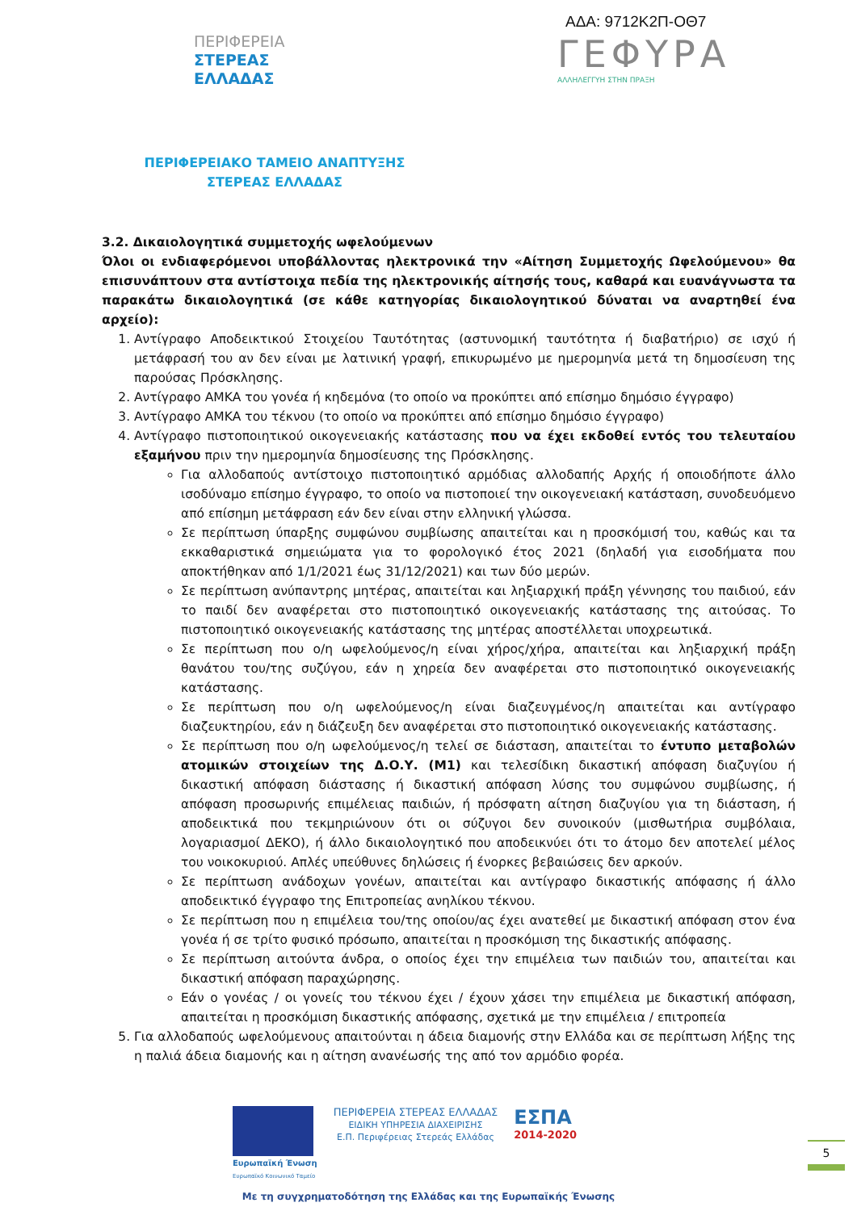ΑΔΑ: 9712Κ2Π-ΟΘ7
ΠΕΡΙΦΕΡΕΙΑ
ΣΤΕΡΕΑΣ
ΕΛΛΑΔΑΣ
ΓΕΦΥΡΑ
ΑΛΛΗΛΕΓΓΥΗ ΣΤΗΝ ΠΡΑΞΗ
ΠΕΡΙΦΕΡΕΙΑΚΟ ΤΑΜΕΙΟ ΑΝΑΠΤΥΞΗΣ
ΣΤΕΡΕΑΣ ΕΛΛΑΔΑΣ
3.2. Δικαιολογητικά συμμετοχής ωφελούμενων
Όλοι οι ενδιαφερόμενοι υποβάλλοντας ηλεκτρονικά την «Αίτηση Συμμετοχής Ωφελούμενου» θα επισυνάπτουν στα αντίστοιχα πεδία της ηλεκτρονικής αίτησής τους, καθαρά και ευανάγνωστα τα παρακάτω δικαιολογητικά (σε κάθε κατηγορίας δικαιολογητικού δύναται να αναρτηθεί ένα αρχείο):
1. Αντίγραφο Αποδεικτικού Στοιχείου Ταυτότητας (αστυνομική ταυτότητα ή διαβατήριο) σε ισχύ ή μετάφρασή του αν δεν είναι με λατινική γραφή, επικυρωμένο με ημερομηνία μετά τη δημοσίευση της παρούσας Πρόσκλησης.
2. Αντίγραφο ΑΜΚΑ του γονέα ή κηδεμόνα (το οποίο να προκύπτει από επίσημο δημόσιο έγγραφο)
3. Αντίγραφο ΑΜΚΑ του τέκνου (το οποίο να προκύπτει από επίσημο δημόσιο έγγραφο)
4. Αντίγραφο πιστοποιητικού οικογενειακής κατάστασης που να έχει εκδοθεί εντός του τελευταίου εξαμήνου πριν την ημερομηνία δημοσίευσης της Πρόσκλησης.
Για αλλοδαπούς αντίστοιχο πιστοποιητικό αρμόδιας αλλοδαπής Αρχής ή οποιοδήποτε άλλο ισοδύναμο επίσημο έγγραφο, το οποίο να πιστοποιεί την οικογενειακή κατάσταση, συνοδευόμενο από επίσημη μετάφραση εάν δεν είναι στην ελληνική γλώσσα.
Σε περίπτωση ύπαρξης συμφώνου συμβίωσης απαιτείται και η προσκόμισή του, καθώς και τα εκκαθαριστικά σημειώματα για το φορολογικό έτος 2021 (δηλαδή για εισοδήματα που αποκτήθηκαν από 1/1/2021 έως 31/12/2021) και των δύο μερών.
Σε περίπτωση ανύπαντρης μητέρας, απαιτείται και ληξιαρχική πράξη γέννησης του παιδιού, εάν το παιδί δεν αναφέρεται στο πιστοποιητικό οικογενειακής κατάστασης της αιτούσας. Το πιστοποιητικό οικογενειακής κατάστασης της μητέρας αποστέλλεται υποχρεωτικά.
Σε περίπτωση που ο/η ωφελούμενος/η είναι χήρος/χήρα, απαιτείται και ληξιαρχική πράξη θανάτου του/της συζύγου, εάν η χηρεία δεν αναφέρεται στο πιστοποιητικό οικογενειακής κατάστασης.
Σε περίπτωση που ο/η ωφελούμενος/η είναι διαζευγμένος/η απαιτείται και αντίγραφο διαζευκτηρίου, εάν η διάζευξη δεν αναφέρεται στο πιστοποιητικό οικογενειακής κατάστασης.
Σε περίπτωση που ο/η ωφελούμενος/η τελεί σε διάσταση, απαιτείται το έντυπο μεταβολών ατομικών στοιχείων της Δ.Ο.Υ. (Μ1) και τελεσίδικη δικαστική απόφαση διαζυγίου ή δικαστική απόφαση διάστασης ή δικαστική απόφαση λύσης του συμφώνου συμβίωσης, ή απόφαση προσωρινής επιμέλειας παιδιών, ή πρόσφατη αίτηση διαζυγίου για τη διάσταση, ή αποδεικτικά που τεκμηριώνουν ότι οι σύζυγοι δεν συνοικούν (μισθωτήρια συμβόλαια, λογαριασμοί ΔΕΚΟ), ή άλλο δικαιολογητικό που αποδεικνύει ότι το άτομο δεν αποτελεί μέλος του νοικοκυριού. Απλές υπεύθυνες δηλώσεις ή ένορκες βεβαιώσεις δεν αρκούν.
Σε περίπτωση ανάδοχων γονέων, απαιτείται και αντίγραφο δικαστικής απόφασης ή άλλο αποδεικτικό έγγραφο της Επιτροπείας ανηλίκου τέκνου.
Σε περίπτωση που η επιμέλεια του/της οποίου/ας έχει ανατεθεί με δικαστική απόφαση στον ένα γονέα ή σε τρίτο φυσικό πρόσωπο, απαιτείται η προσκόμιση της δικαστικής απόφασης.
Σε περίπτωση αιτούντα άνδρα, ο οποίος έχει την επιμέλεια των παιδιών του, απαιτείται και δικαστική απόφαση παραχώρησης.
Εάν ο γονέας / οι γονείς του τέκνου έχει / έχουν χάσει την επιμέλεια με δικαστική απόφαση, απαιτείται η προσκόμιση δικαστικής απόφασης, σχετικά με την επιμέλεια / επιτροπεία
5. Για αλλοδαπούς ωφελούμενους απαιτούνται η άδεια διαμονής στην Ελλάδα και σε περίπτωση λήξης της η παλιά άδεια διαμονής και η αίτηση ανανέωσής της από τον αρμόδιο φορέα.
Ευρωπαϊκή Ένωση
Ευρωπαϊκό Κοινωνικό Ταμείο
ΠΕΡΙΦΕΡΕΙΑ ΣΤΕΡΕΑΣ ΕΛΛΑΔΑΣ
ΕΙΔΙΚΗ ΥΠΗΡΕΣΙΑ ΔΙΑΧΕΙΡΙΣΗΣ
Ε.Π. Περιφέρειας Στερεάς Ελλάδας
ΕΣΠΑ
2014-2020
5
Με τη συγχρηματοδότηση της Ελλάδας και της Ευρωπαϊκής Ένωσης